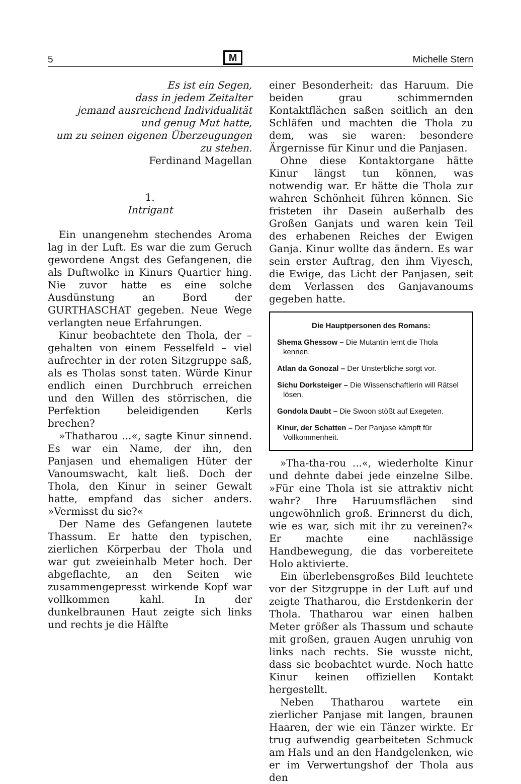5 M Michelle Stern
Es ist ein Segen,
dass in jedem Zeitalter
jemand ausreichend Individualität
und genug Mut hatte,
um zu seinen eigenen Überzeugungen
zu stehen.
Ferdinand Magellan
1.
Intrigant
Ein unangenehm stechendes Aroma lag in der Luft. Es war die zum Geruch gewordene Angst des Gefangenen, die als Duftwolke in Kinurs Quartier hing. Nie zuvor hatte es eine solche Ausdünstung an Bord der GURTHASCHAT gegeben. Neue Wege verlangten neue Erfahrungen.
Kinur beobachtete den Thola, der – gehalten von einem Fesselfeld – viel aufrechter in der roten Sitzgruppe saß, als es Tholas sonst taten. Würde Kinur endlich einen Durchbruch erreichen und den Willen des störrischen, die Perfektion beleidigenden Kerls brechen?
»Thatharou ...«, sagte Kinur sinnend. Es war ein Name, der ihn, den Panjasen und ehemaligen Hüter der Vanoumswacht, kalt ließ. Doch der Thola, den Kinur in seiner Gewalt hatte, empfand das sicher anders. »Vermisst du sie?«
Der Name des Gefangenen lautete Thassum. Er hatte den typischen, zierlichen Körperbau der Thola und war gut zweieinhalb Meter hoch. Der abgeflachte, an den Seiten wie zusammengepresst wirkende Kopf war vollkommen kahl. In der dunkelbraunen Haut zeigte sich links und rechts je die Hälfte
einer Besonderheit: das Haruum. Die beiden grau schimmernden Kontaktflächen saßen seitlich an den Schläfen und machten die Thola zu dem, was sie waren: besondere Ärgernisse für Kinur und die Panjasen.
Ohne diese Kontaktorgane hätte Kinur längst tun können, was notwendig war. Er hätte die Thola zur wahren Schönheit führen können. Sie fristeten ihr Dasein außerhalb des Großen Ganjats und waren kein Teil des erhabenen Reiches der Ewigen Ganja. Kinur wollte das ändern. Es war sein erster Auftrag, den ihm Viyesch, die Ewige, das Licht der Panjasen, seit dem Verlassen des Ganjavanoums gegeben hatte.
Die Hauptpersonen des Romans:
Shema Ghessow – Die Mutantin lernt die Thola kennen.
Atlan da Gonozal – Der Unsterbliche sorgt vor.
Sichu Dorksteiger – Die Wissenschaftlerin will Rätsel lösen.
Gondola Daubt – Die Swoon stößt auf Exegeten.
Kinur, der Schatten – Der Panjase kämpft für Vollkommenheit.
»Tha-tha-rou ...«, wiederholte Kinur und dehnte dabei jede einzelne Silbe. »Für eine Thola ist sie attraktiv nicht wahr? Ihre Haruumsflächen sind ungewöhnlich groß. Erinnerst du dich, wie es war, sich mit ihr zu vereinen?« Er machte eine nachlässige Handbewegung, die das vorbereitete Holo aktivierte.
Ein überlebensgroßes Bild leuchtete vor der Sitzgruppe in der Luft auf und zeigte Thatharou, die Erstdenkerin der Thola. Thatharou war einen halben Meter größer als Thassum und schaute mit großen, grauen Augen unruhig von links nach rechts. Sie wusste nicht, dass sie beobachtet wurde. Noch hatte Kinur keinen offiziellen Kontakt hergestellt.
Neben Thatharou wartete ein zierlicher Panjase mit langen, braunen Haaren, der wie ein Tänzer wirkte. Er trug aufwendig gearbeiteten Schmuck am Hals und an den Handgelenken, wie er im Verwertungshof der Thola aus den